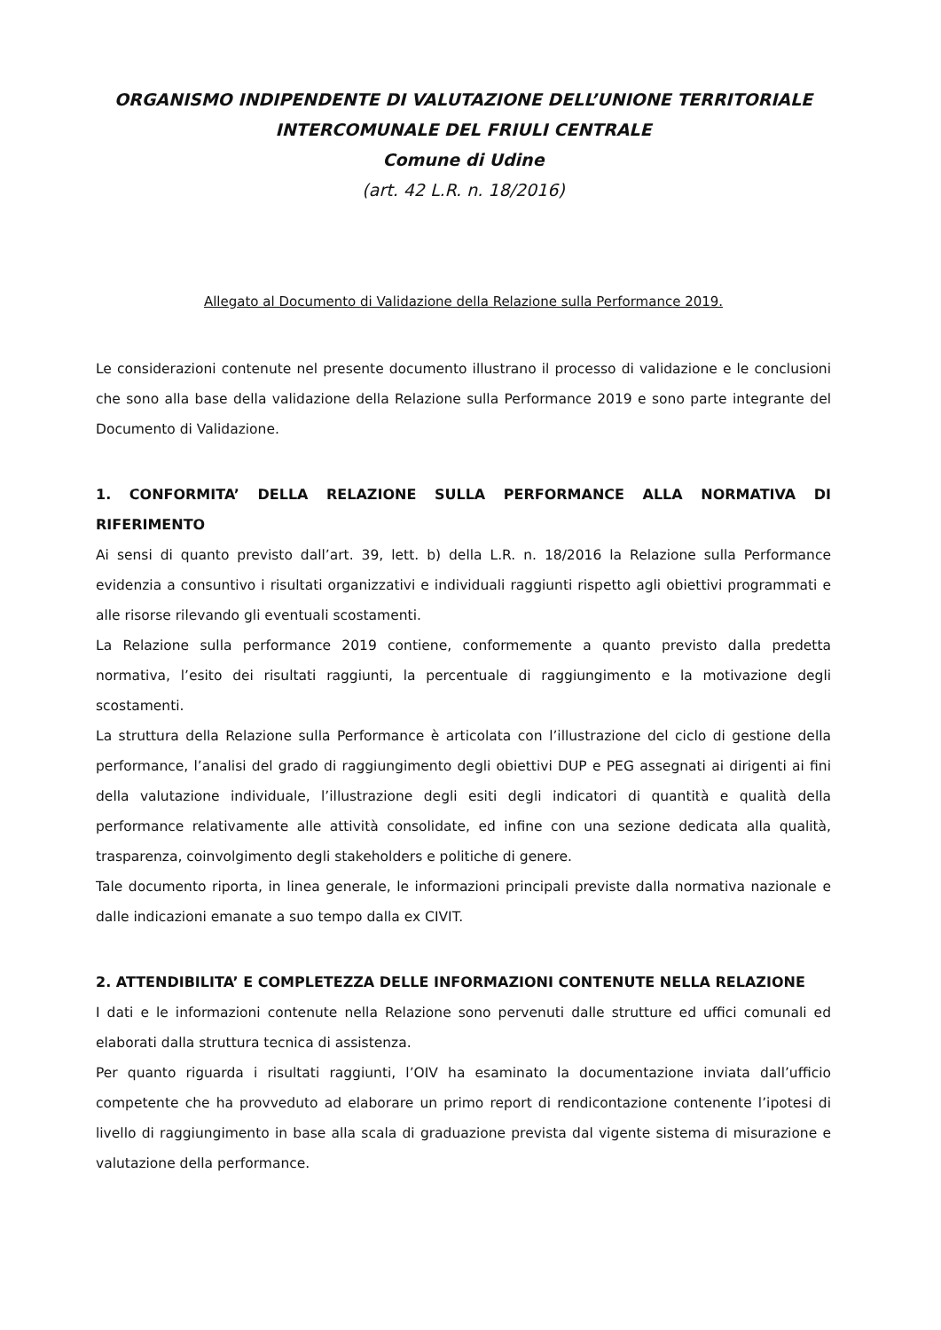ORGANISMO INDIPENDENTE DI VALUTAZIONE DELL’UNIONE TERRITORIALE
INTERCOMUNALE DEL FRIULI CENTRALE
Comune di Udine
(art. 42 L.R. n. 18/2016)
Allegato al Documento di Validazione della Relazione sulla Performance 2019.
Le considerazioni contenute nel presente documento illustrano il processo di validazione e le conclusioni che sono alla base della validazione della Relazione sulla Performance 2019 e sono parte integrante del Documento di Validazione.
1. CONFORMITA’ DELLA RELAZIONE SULLA PERFORMANCE ALLA NORMATIVA DI RIFERIMENTO
Ai sensi di quanto previsto dall’art. 39, lett. b) della L.R. n. 18/2016 la Relazione sulla Performance evidenzia a consuntivo i risultati organizzativi e individuali raggiunti rispetto agli obiettivi programmati e alle risorse rilevando gli eventuali scostamenti.
La Relazione sulla performance 2019 contiene, conformemente a quanto previsto dalla predetta normativa, l’esito dei risultati raggiunti, la percentuale di raggiungimento e la motivazione degli scostamenti.
La struttura della Relazione sulla Performance è articolata con l’illustrazione del ciclo di gestione della performance, l’analisi del grado di raggiungimento degli obiettivi DUP e PEG assegnati ai dirigenti ai fini della valutazione individuale, l’illustrazione degli esiti degli indicatori di quantità e qualità della performance relativamente alle attività consolidate, ed infine con una sezione dedicata alla qualità, trasparenza, coinvolgimento degli stakeholders e politiche di genere.
Tale documento riporta, in linea generale, le informazioni principali previste dalla normativa nazionale e dalle indicazioni emanate a suo tempo dalla ex CIVIT.
2. ATTENDIBILITA’ E COMPLETEZZA DELLE INFORMAZIONI CONTENUTE NELLA RELAZIONE
I dati e le informazioni contenute nella Relazione sono pervenuti dalle strutture ed uffici comunali ed elaborati dalla struttura tecnica di assistenza.
Per quanto riguarda i risultati raggiunti, l’OIV ha esaminato la documentazione inviata dall’ufficio competente che ha provveduto ad elaborare un primo report di rendicontazione contenente l’ipotesi di livello di raggiungimento in base alla scala di graduazione prevista dal vigente sistema di misurazione e valutazione della performance.